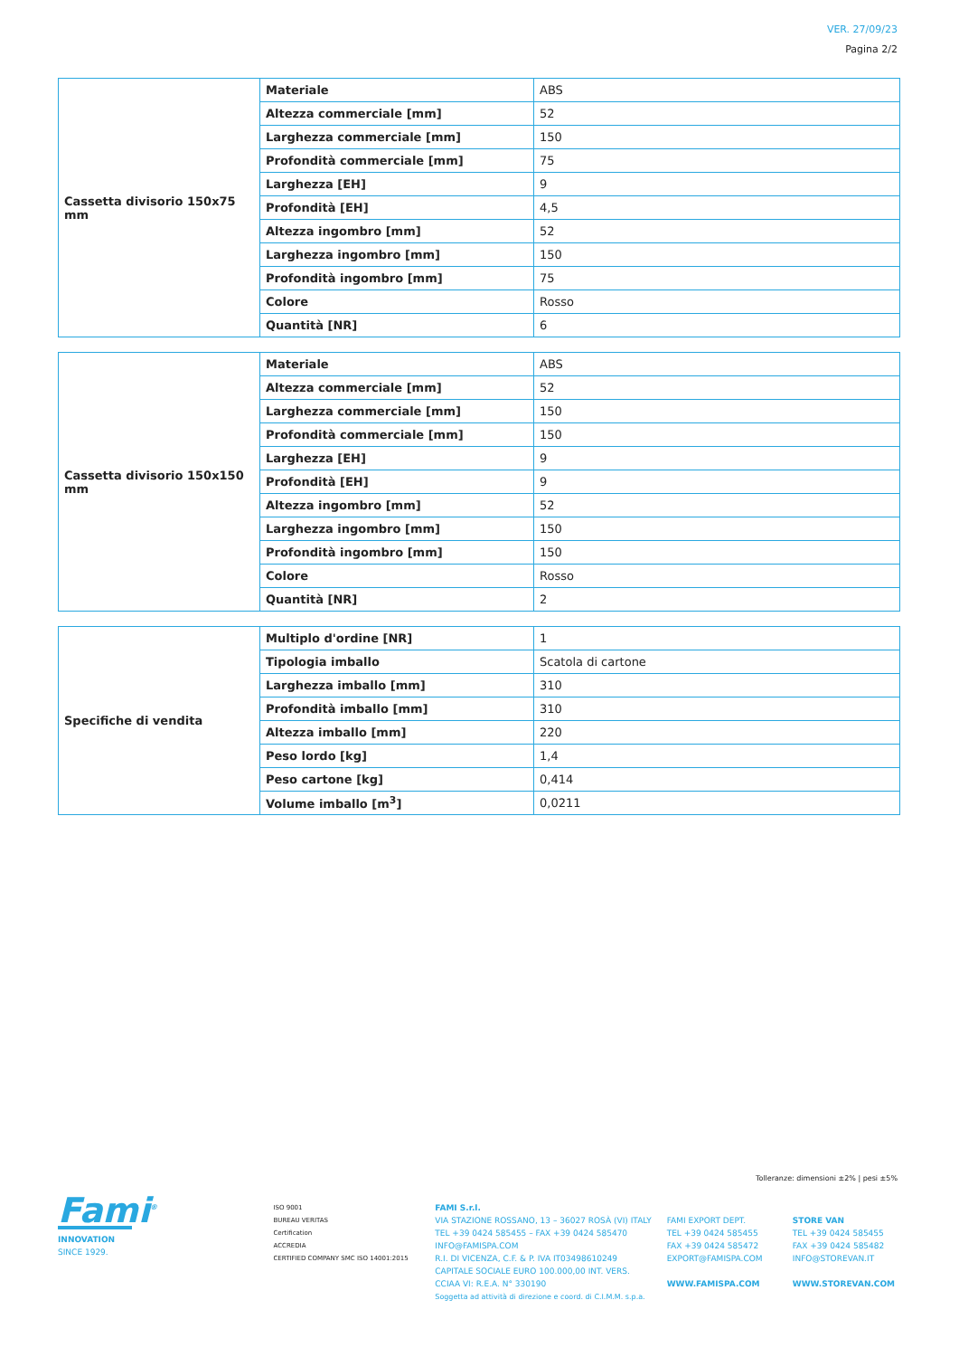VER. 27/09/23
Pagina 2/2
| Cassetta divisorio 150x75 mm | Materiale | ABS |
| | Altezza commerciale [mm] | 52 |
| | Larghezza commerciale [mm] | 150 |
| | Profondità commerciale [mm] | 75 |
| | Larghezza [EH] | 9 |
| | Profondità [EH] | 4,5 |
| | Altezza ingombro [mm] | 52 |
| | Larghezza ingombro [mm] | 150 |
| | Profondità ingombro [mm] | 75 |
| | Colore | Rosso |
| | Quantità [NR] | 6 |
| Cassetta divisorio 150x150 mm | Materiale | ABS |
| | Altezza commerciale [mm] | 52 |
| | Larghezza commerciale [mm] | 150 |
| | Profondità commerciale [mm] | 150 |
| | Larghezza [EH] | 9 |
| | Profondità [EH] | 9 |
| | Altezza ingombro [mm] | 52 |
| | Larghezza ingombro [mm] | 150 |
| | Profondità ingombro [mm] | 150 |
| | Colore | Rosso |
| | Quantità [NR] | 2 |
| Specifiche di vendita | Multiplo d'ordine [NR] | 1 |
| | Tipologia imballo | Scatola di cartone |
| | Larghezza imballo [mm] | 310 |
| | Profondità imballo [mm] | 310 |
| | Altezza imballo [mm] | 220 |
| | Peso lordo [kg] | 1,4 |
| | Peso cartone [kg] | 0,414 |
| | Volume imballo [m<sup>3</sup>] | 0,0211 |
Tolleranze: dimensioni ±2% | pesi ±5%
Fami<sup>®</sup>
INNOVATION
SINCE 1929.
ISO 9001
BUREAU VERITAS
Certification
ACCREDIA
CERTIFIED COMPANY SMC ISO 14001:2015
FAMI S.r.l.
VIA STAZIONE ROSSANO, 13 – 36027 ROSÀ (VI) ITALY
TEL +39 0424 585455 – FAX +39 0424 585470
INFO@FAMISPA.COM
R.I. DI VICENZA, C.F. & P. IVA IT03498610249
CAPITALE SOCIALE EURO 100.000,00 INT. VERS.
CCIAA VI: R.E.A. N° 330190
Soggetta ad attività di direzione e coord. di C.I.M.M. s.p.a.
FAMI EXPORT DEPT.
TEL +39 0424 585455
FAX +39 0424 585472
EXPORT@FAMISPA.COM
WWW.FAMISPA.COM
STORE VAN
TEL +39 0424 585455
FAX +39 0424 585482
INFO@STOREVAN.IT
WWW.STOREVAN.COM